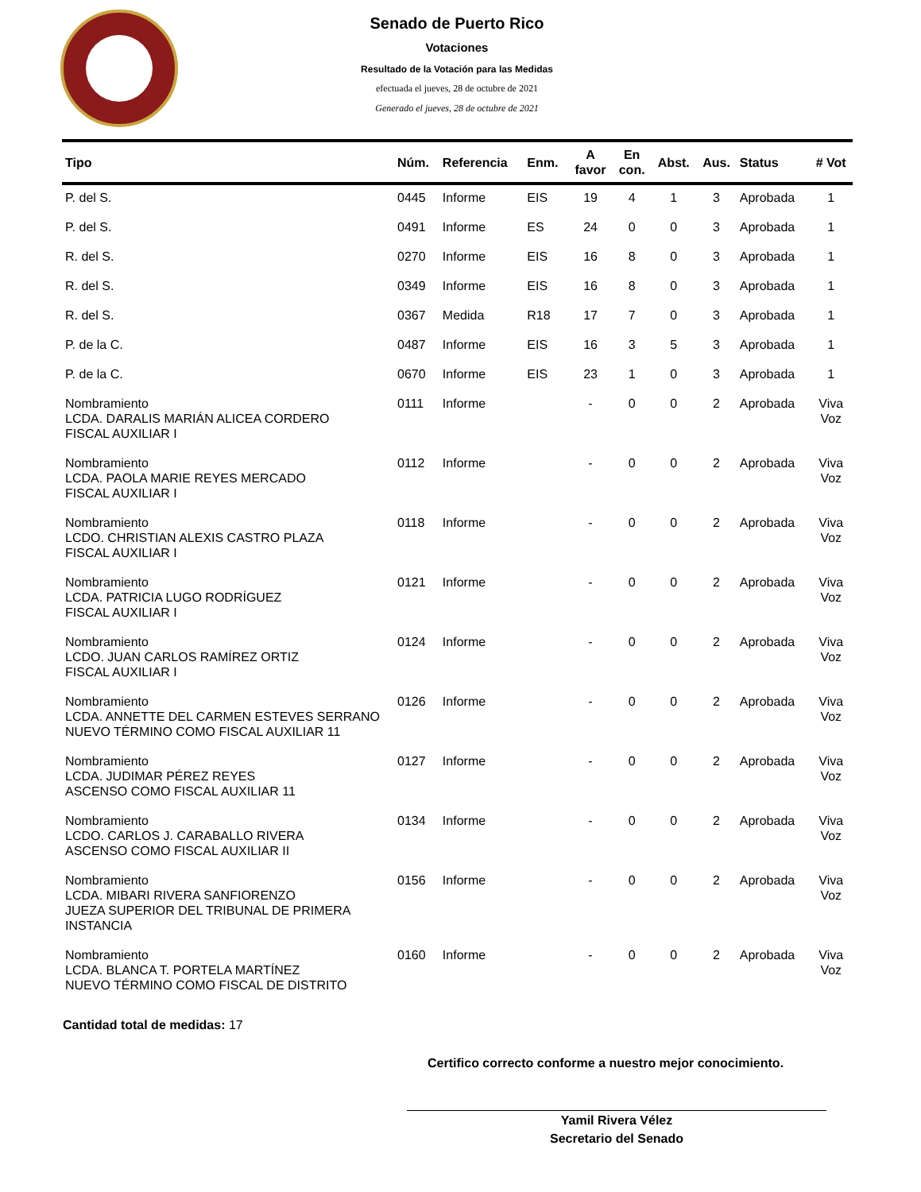Senado de Puerto Rico
Votaciones
Resultado de la Votación para las Medidas
efectuada el jueves, 28 de octubre de 2021
Generado el jueves, 28 de octubre de 2021
| Tipo | Núm. | Referencia | Enm. | A favor | En con. | Abst. | Aus. | Status | # Vot |
| --- | --- | --- | --- | --- | --- | --- | --- | --- | --- |
| P. del S. | 0445 | Informe | EIS | 19 | 4 | 1 | 3 | Aprobada | 1 |
| P. del S. | 0491 | Informe | ES | 24 | 0 | 0 | 3 | Aprobada | 1 |
| R. del S. | 0270 | Informe | EIS | 16 | 8 | 0 | 3 | Aprobada | 1 |
| R. del S. | 0349 | Informe | EIS | 16 | 8 | 0 | 3 | Aprobada | 1 |
| R. del S. | 0367 | Medida | R18 | 17 | 7 | 0 | 3 | Aprobada | 1 |
| P. de la C. | 0487 | Informe | EIS | 16 | 3 | 5 | 3 | Aprobada | 1 |
| P. de la C. | 0670 | Informe | EIS | 23 | 1 | 0 | 3 | Aprobada | 1 |
| Nombramiento LCDA. DARALIS MARIÁN ALICEA CORDERO FISCAL AUXILIAR I | 0111 | Informe | | - | 0 | 0 | 2 | Aprobada | Viva Voz |
| Nombramiento LCDA. PAOLA MARIE REYES MERCADO FISCAL AUXILIAR I | 0112 | Informe | | - | 0 | 0 | 2 | Aprobada | Viva Voz |
| Nombramiento LCDO. CHRISTIAN ALEXIS CASTRO PLAZA FISCAL AUXILIAR I | 0118 | Informe | | - | 0 | 0 | 2 | Aprobada | Viva Voz |
| Nombramiento LCDA. PATRICIA LUGO RODRÍGUEZ FISCAL AUXILIAR I | 0121 | Informe | | - | 0 | 0 | 2 | Aprobada | Viva Voz |
| Nombramiento LCDO. JUAN CARLOS RAMÍREZ ORTIZ FISCAL AUXILIAR I | 0124 | Informe | | - | 0 | 0 | 2 | Aprobada | Viva Voz |
| Nombramiento LCDA. ANNETTE DEL CARMEN ESTEVES SERRANO NUEVO TÉRMINO COMO FISCAL AUXILIAR 11 | 0126 | Informe | | - | 0 | 0 | 2 | Aprobada | Viva Voz |
| Nombramiento LCDA. JUDIMAR PÉREZ REYES ASCENSO COMO FISCAL AUXILIAR 11 | 0127 | Informe | | - | 0 | 0 | 2 | Aprobada | Viva Voz |
| Nombramiento LCDO. CARLOS J. CARABALLO RIVERA ASCENSO COMO FISCAL AUXILIAR II | 0134 | Informe | | - | 0 | 0 | 2 | Aprobada | Viva Voz |
| Nombramiento LCDA. MIBARI RIVERA SANFIORENZO JUEZA SUPERIOR DEL TRIBUNAL DE PRIMERA INSTANCIA | 0156 | Informe | | - | 0 | 0 | 2 | Aprobada | Viva Voz |
| Nombramiento LCDA. BLANCA T. PORTELA MARTÍNEZ NUEVO TÉRMINO COMO FISCAL DE DISTRITO | 0160 | Informe | | - | 0 | 0 | 2 | Aprobada | Viva Voz |
Cantidad total de medidas: 17
Certifico correcto conforme a nuestro mejor conocimiento.
Yamil Rivera Vélez
Secretario del Senado